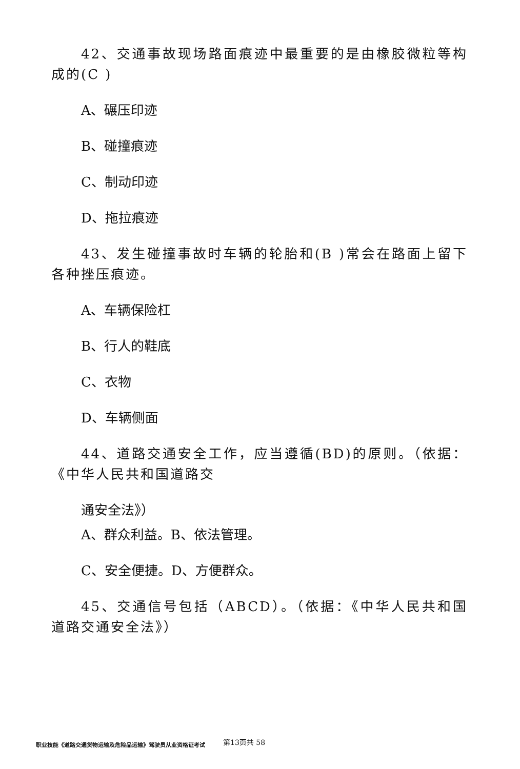42、交通事故现场路面痕迹中最重要的是由橡胶微粒等构成的(C )
A、碾压印迹
B、碰撞痕迹
C、制动印迹
D、拖拉痕迹
43、发生碰撞事故时车辆的轮胎和(B )常会在路面上留下各种挫压痕迹。
A、车辆保险杠
B、行人的鞋底
C、衣物
D、车辆侧面
44、道路交通安全工作，应当遵循(BD)的原则。（依据：《中华人民共和国道路交
通安全法》）
A、群众利益。B、依法管理。
C、安全便捷。D、方便群众。
45、交通信号包括（ABCD）。（依据：《中华人民共和国道路交通安全法》）
第13页共 58
职业技能《道路交通货物运输及危险品运输》驾驶员从业资格证考试